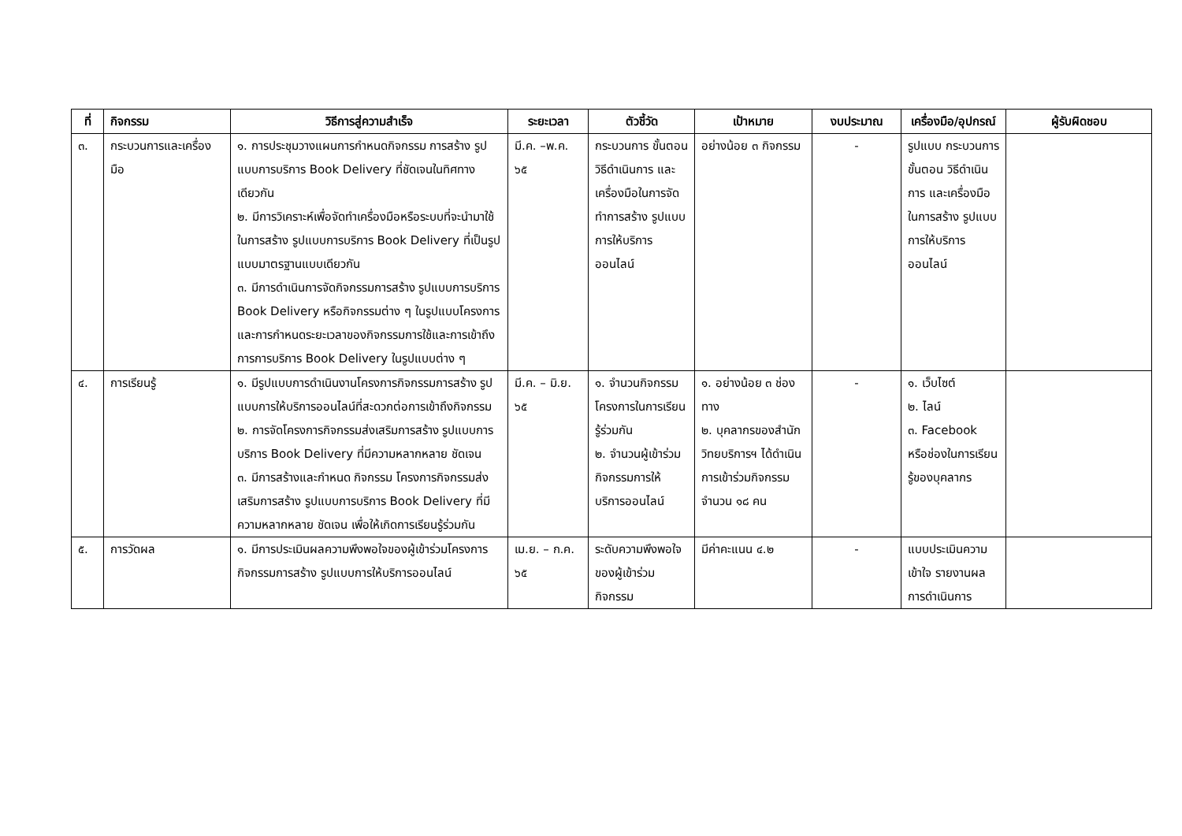| ที่ | กิจกรรม | วิธีการสู่ความสำเร็จ | ระยะเวลา | ตัวชี้วัด | เป้าหมาย | งบประมาณ | เครื่องมือ/อุปกรณ์ | ผู้รับผิดชอบ |
| --- | --- | --- | --- | --- | --- | --- | --- | --- |
| ๓. | กระบวนการและเครื่องมือ | ๑. การประชุมวางแผนการกำหนดกิจกรรม การสร้าง รูปแบบการบริการ Book Delivery ที่ชัดเจนในทิศทางเดียวกัน ๒. มีการวิเคราะห์เพื่อจัดทำเครื่องมือหรือระบบที่จะนำมาใช้ในการสร้าง รูปแบบการบริการ Book Delivery ที่เป็นรูปแบบมาตรฐานแบบเดียวกัน ๓. มีการดำเนินการจัดกิจกรรมการสร้าง รูปแบบการบริการ Book Delivery หรือกิจกรรมต่าง ๆ ในรูปแบบโครงการ และการกำหนดระยะเวลาของกิจกรรมการใช้และการเข้าถึงการการบริการ Book Delivery ในรูปแบบต่าง ๆ | มี.ค. –พ.ค. ๖๕ | กระบวนการ ขั้นตอน วิธีดำเนินการ และเครื่องมือในการจัดทำการสร้าง รูปแบบการให้บริการออนไลน์ | อย่างน้อย ๓ กิจกรรม | - | รูปแบบ กระบวนการ ขั้นตอน วิธีดำเนินการ และเครื่องมือในการสร้าง รูปแบบการให้บริการออนไลน์ | |
| ๔. | การเรียนรู้ | ๑. มีรูปแบบการดำเนินงานโครงการกิจกรรมการสร้าง รูปแบบการให้บริการออนไลน์ที่สะดวกต่อการเข้าถึงกิจกรรม ๒. การจัดโครงการกิจกรรมส่งเสริมการสร้าง รูปแบบการบริการ Book Delivery ที่มีความหลากหลาย ชัดเจน ๓. มีการสร้างและกำหนด กิจกรรม โครงการกิจกรรมส่งเสริมการสร้าง รูปแบบการบริการ Book Delivery ที่มีความหลากหลาย ชัดเจน เพื่อให้เกิดการเรียนรู้ร่วมกัน | มี.ค. – มิ.ย. ๖๕ | ๑. จำนวนกิจกรรม โครงการในการเรียนรู้ร่วมกัน ๒. จำนวนผู้เข้าร่วมกิจกรรมการให้บริการออนไลน์ | ๑. อย่างน้อย ๓ ช่องทาง ๒. บุคลากรของสำนักวิทยบริการฯ ได้ดำเนินการเข้าร่วมกิจกรรม จำนวน ๑๘ คน | - | ๑. เว็บไซต์ ๒. ไลน์ ๓. Facebook หรือช่องในการเรียนรู้ของบุคลากร | |
| ๕. | การวัดผล | ๑. มีการประเมินผลความพึงพอใจของผู้เข้าร่วมโครงการกิจกรรมการสร้าง รูปแบบการให้บริการออนไลน์ | เม.ย. – ก.ค. ๖๕ | ระดับความพึงพอใจของผู้เข้าร่วมกิจกรรม | มีค่าคะแนน ๔.๒ | - | แบบประเมินความเข้าใจ รายงานผลการดำเนินการ | |